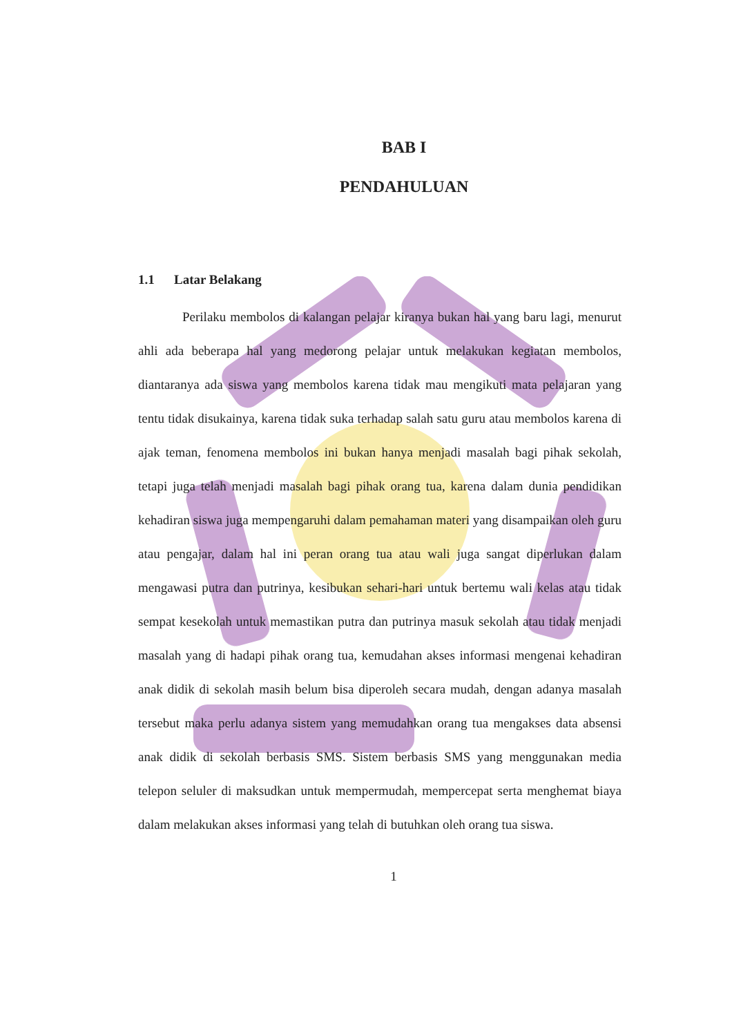BAB I
PENDAHULUAN
1.1 Latar Belakang
Perilaku membolos di kalangan pelajar kiranya bukan hal yang baru lagi, menurut ahli ada beberapa hal yang medorong pelajar untuk melakukan kegiatan membolos, diantaranya ada siswa yang membolos karena tidak mau mengikuti mata pelajaran yang tentu tidak disukainya, karena tidak suka terhadap salah satu guru atau membolos karena di ajak teman, fenomena membolos ini bukan hanya menjadi masalah bagi pihak sekolah, tetapi juga telah menjadi masalah bagi pihak orang tua, karena dalam dunia pendidikan kehadiran siswa juga mempengaruhi dalam pemahaman materi yang disampaikan oleh guru atau pengajar, dalam hal ini peran orang tua atau wali juga sangat diperlukan dalam mengawasi putra dan putrinya, kesibukan sehari-hari untuk bertemu wali kelas atau tidak sempat kesekolah untuk memastikan putra dan putrinya masuk sekolah atau tidak menjadi masalah yang di hadapi pihak orang tua, kemudahan akses informasi mengenai kehadiran anak didik di sekolah masih belum bisa diperoleh secara mudah, dengan adanya masalah tersebut maka perlu adanya sistem yang memudahkan orang tua mengakses data absensi anak didik di sekolah berbasis SMS. Sistem berbasis SMS yang menggunakan media telepon seluler di maksudkan untuk mempermudah, mempercepat serta menghemat biaya dalam melakukan akses informasi yang telah di butuhkan oleh orang tua siswa.
1